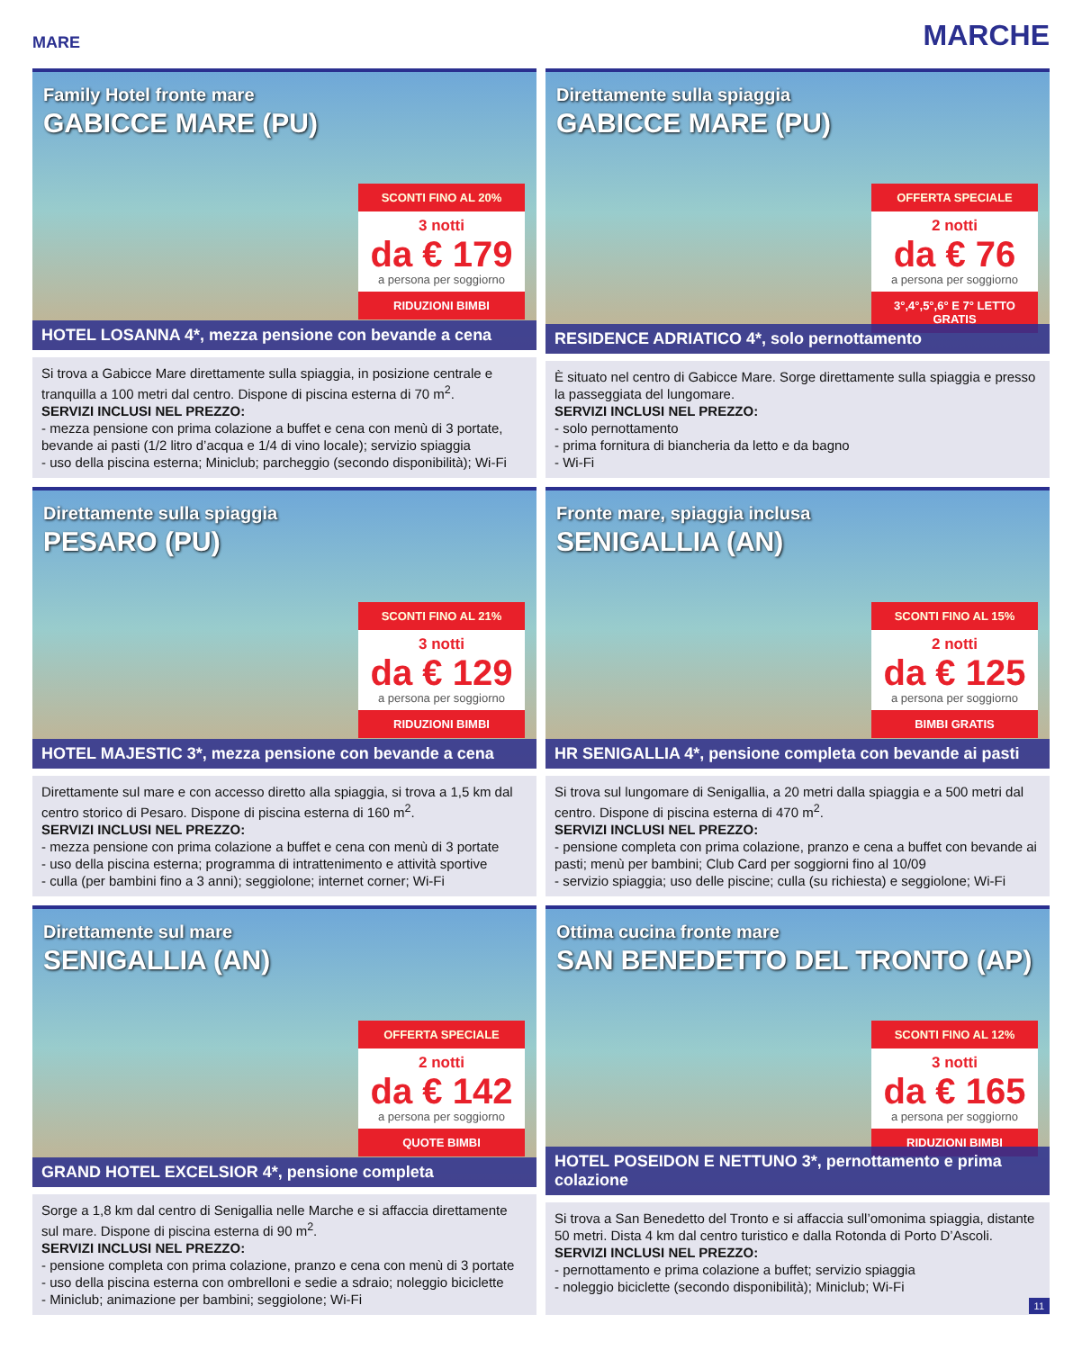MARE MARCHE
Family Hotel fronte mare
GABICCE MARE (PU)
SCONTI FINO AL 20%
3 notti
da € 179
a persona per soggiorno
RIDUZIONI BIMBI
HOTEL LOSANNA 4*, mezza pensione con bevande a cena
Si trova a Gabicce Mare direttamente sulla spiaggia, in posizione centrale e tranquilla a 100 metri dal centro. Dispone di piscina esterna di 70 m<sup>2</sup>.
SERVIZI INCLUSI NEL PREZZO:
- mezza pensione con prima colazione a buffet e cena con menù di 3 portate, bevande ai pasti (1/2 litro d’acqua e 1/4 di vino locale); servizio spiaggia
- uso della piscina esterna; Miniclub; parcheggio (secondo disponibilità); Wi-Fi
Direttamente sulla spiaggia
GABICCE MARE (PU)
OFFERTA SPECIALE
2 notti
da € 76
a persona per soggiorno
3°,4°,5°,6° E 7° LETTO GRATIS
RESIDENCE ADRIATICO 4*, solo pernottamento
È situato nel centro di Gabicce Mare. Sorge direttamente sulla spiaggia e presso la passeggiata del lungomare.
SERVIZI INCLUSI NEL PREZZO:
- solo pernottamento
- prima fornitura di biancheria da letto e da bagno
- Wi-Fi
Direttamente sulla spiaggia
PESARO (PU)
SCONTI FINO AL 21%
3 notti
da € 129
a persona per soggiorno
RIDUZIONI BIMBI
HOTEL MAJESTIC 3*, mezza pensione con bevande a cena
Direttamente sul mare e con accesso diretto alla spiaggia, si trova a 1,5 km dal centro storico di Pesaro. Dispone di piscina esterna di 160 m<sup>2</sup>.
SERVIZI INCLUSI NEL PREZZO:
- mezza pensione con prima colazione a buffet e cena con menù di 3 portate
- uso della piscina esterna; programma di intrattenimento e attività sportive
- culla (per bambini fino a 3 anni); seggiolone; internet corner; Wi-Fi
Fronte mare, spiaggia inclusa
SENIGALLIA (AN)
SCONTI FINO AL 15%
2 notti
da € 125
a persona per soggiorno
BIMBI GRATIS
HR SENIGALLIA 4*, pensione completa con bevande ai pasti
Si trova sul lungomare di Senigallia, a 20 metri dalla spiaggia e a 500 metri dal centro. Dispone di piscina esterna di 470 m<sup>2</sup>.
SERVIZI INCLUSI NEL PREZZO:
- pensione completa con prima colazione, pranzo e cena a buffet con bevande ai pasti; menù per bambini; Club Card per soggiorni fino al 10/09
- servizio spiaggia; uso delle piscine; culla (su richiesta) e seggiolone; Wi-Fi
Direttamente sul mare
SENIGALLIA (AN)
OFFERTA SPECIALE
2 notti
da € 142
a persona per soggiorno
QUOTE BIMBI
GRAND HOTEL EXCELSIOR 4*, pensione completa
Sorge a 1,8 km dal centro di Senigallia nelle Marche e si affaccia direttamente sul mare. Dispone di piscina esterna di 90 m<sup>2</sup>.
SERVIZI INCLUSI NEL PREZZO:
- pensione completa con prima colazione, pranzo e cena con menù di 3 portate
- uso della piscina esterna con ombrelloni e sedie a sdraio; noleggio biciclette
- Miniclub; animazione per bambini; seggiolone; Wi-Fi
Ottima cucina fronte mare
SAN BENEDETTO DEL TRONTO (AP)
SCONTI FINO AL 12%
3 notti
da € 165
a persona per soggiorno
RIDUZIONI BIMBI
HOTEL POSEIDON E NETTUNO 3*, pernottamento e prima colazione
Si trova a San Benedetto del Tronto e si affaccia sull’omonima spiaggia, distante 50 metri. Dista 4 km dal centro turistico e dalla Rotonda di Porto D’Ascoli.
SERVIZI INCLUSI NEL PREZZO:
- pernottamento e prima colazione a buffet; servizio spiaggia
- noleggio biciclette (secondo disponibilità); Miniclub; Wi-Fi
11